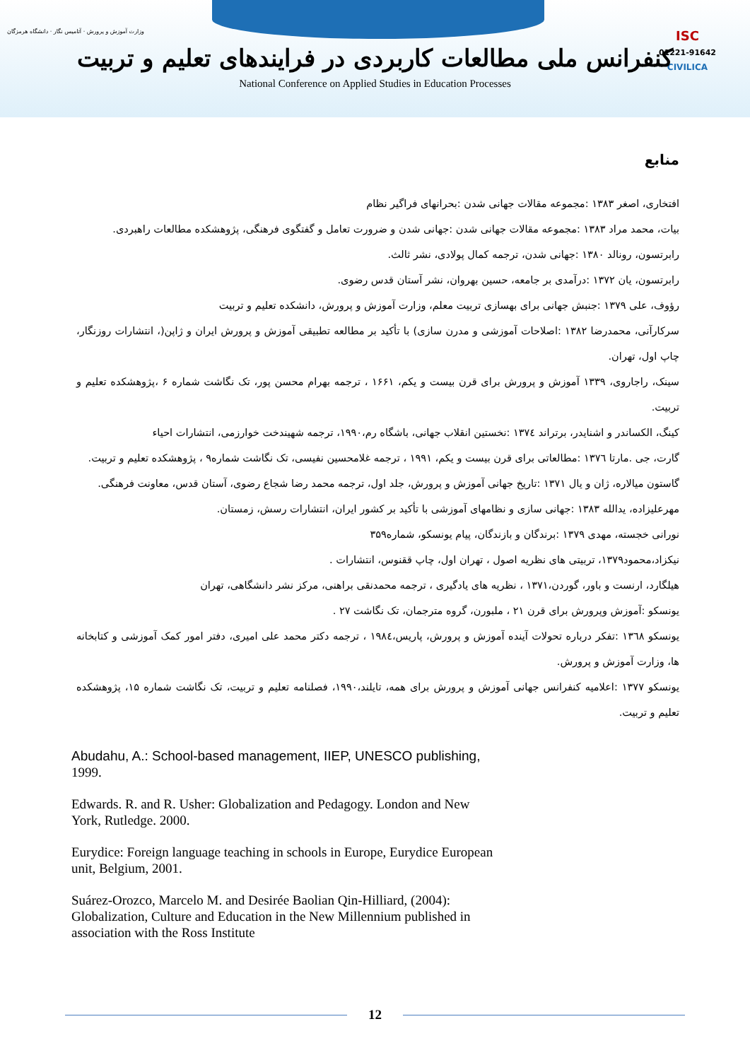وزارت آموزش و پرورش · آتامیس نگار · دانشگاه هرمزگان
ISC
01221-91642
CIVILICA
کنفرانس ملی مطالعات کاربردی در فرایندهای تعلیم و تربیت
National Conference on Applied Studies in Education Processes
منابع
افتخاری، اصغر ۱۳۸۳ :مجموعه مقالات جهانی شدن :بحرانهای فراگیر نظام
بیات، محمد مراد ۱۳۸۳ :مجموعه مقالات جهانی شدن :جهانی شدن و ضرورت تعامل و گفتگوی فرهنگی، پژوهشکده مطالعات راهبردی.
رابرتسون، رونالد ۱۳۸۰ :جهانی شدن، ترجمه کمال پولادی، نشر ثالث.
رابرتسون، یان ۱۳۷۲ :درآمدی بر جامعه، حسین بهروان، نشر آستان قدس رضوی.
رؤوف، علی ۱۳۷۹ :جنبش جهانی برای بهسازی تربیت معلم، وزارت آموزش و پرورش، دانشکده تعلیم و تربیت
سرکارآنی، محمدرضا ۱۳۸۲ :اصلاحات آموزشی و مدرن سازی) با تأکید بر مطالعه تطبیقی آموزش و پرورش ایران و ژاپن(، انتشارات روزنگار، چاپ اول، تهران.
سینک، راجاروی، ۱۳۳۹ آموزش و پرورش برای قرن بیست و یکم، ۱۶۶۱ ، ترجمه بهرام محسن پور، تک نگاشت شماره ۶ ،پژوهشکده تعلیم و تربیت.
کینگ، الکساندر و اشنایدر، برتراند ۱۳۷٤ :نخستین انقلاب جهانی، باشگاه رم،۱۹۹۰، ترجمه شهیندخت خوارزمی، انتشارات احیاء
گارت، جی .مارتا ۱۳۷٦ :مطالعاتی برای قرن بیست و یکم، ۱۹۹۱ ، ترجمه غلامحسین نفیسی، تک نگاشت شماره۹ ، پژوهشکده تعلیم و تربیت.
گاستون میالاره، ژان و یال ۱۳۷۱ :تاریخ جهانی آموزش و پرورش، جلد اول، ترجمه محمد رضا شجاع رضوی، آستان قدس، معاونت فرهنگی.
مهرعلیزاده، یدالله ۱۳۸۳ :جهانی سازی و نظامهای آموزشی با تأکید بر کشور ایران، انتشارات رسش، زمستان.
نورانی خجسته، مهدی ۱۳۷۹ :برندگان و بازندگان، پیام یونسکو، شماره۳۵۹
نیکزاد،محمود۱۳۷۹، تربیتی های نظریه اصول ، تهران اول، چاپ ققنوس، انتشارات .
هیلگارد، ارنست و باور، گوردن،۱۳۷۱ ، نظریه های یادگیری ، ترجمه محمدنقی براهنی، مرکز نشر دانشگاهی، تهران
یونسکو :آموزش وپرورش برای قرن ۲۱ ، ملبورن، گروه مترجمان، تک نگاشت ۲۷ .
یونسکو ۱۳٦۸ :تفکر درباره تحولات آینده آموزش و پرورش، پاریس،۱۹۸٤ ، ترجمه دکتر محمد علی امیری، دفتر امور کمک آموزشی و کتابخانه ها، وزارت آموزش و پرورش.
یونسکو ۱۳۷۷ :اعلامیه کنفرانس جهانی آموزش و پرورش برای همه، تایلند،۱۹۹۰، فصلنامه تعلیم و تربیت، تک نگاشت شماره ۱۵، پژوهشکده تعلیم و تربیت.
Abudahu, A.: School-based management, IIEP, UNESCO publishing, 1999.
Edwards. R. and R. Usher: Globalization and Pedagogy. London and New York, Rutledge. 2000.
Eurydice: Foreign language teaching in schools in Europe, Eurydice European unit, Belgium, 2001.
Suárez-Orozco, Marcelo M. and Desirée Baolian Qin-Hilliard, (2004): Globalization, Culture and Education in the New Millennium published in association with the Ross Institute
12